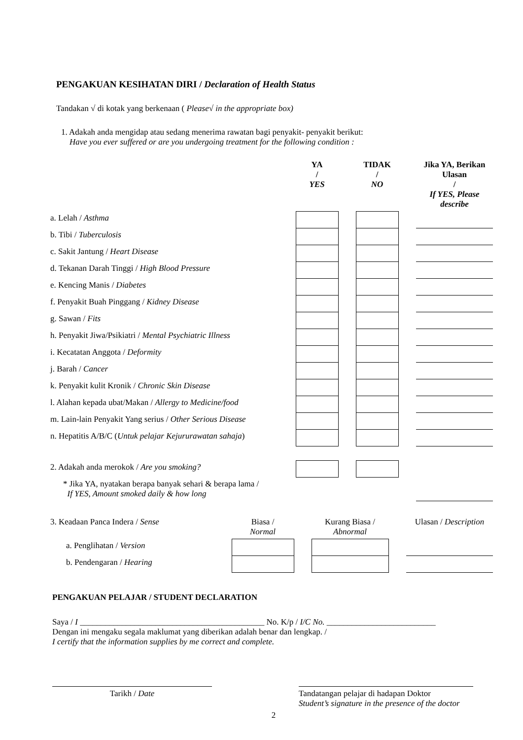PENGAKUAN KESIHATAN DIRI / Declaration of Health Status
Tandakan √ di kotak yang berkenaan ( Please√ in the appropriate box)
1. Adakah anda mengidap atau sedang menerima rawatan bagi penyakit- penyakit berikut:
Have you ever suffered or are you undergoing treatment for the following condition :
| | YA / YES | | TIDAK / NO | | Jika YA, Berikan Ulasan / If YES, Please describe |
| --- | --- | --- | --- | --- | --- |
| a. Lelah / Asthma | | | | | |
| b. Tibi / Tuberculosis | | | | | |
| c. Sakit Jantung / Heart Disease | | | | | |
| d. Tekanan Darah Tinggi / High Blood Pressure | | | | | |
| e. Kencing Manis / Diabetes | | | | | |
| f. Penyakit Buah Pinggang / Kidney Disease | | | | | |
| g. Sawan / Fits | | | | | |
| h. Penyakit Jiwa/Psikiatri / Mental Psychiatric Illness | | | | | |
| i. Kecatatan Anggota / Deformity | | | | | |
| j. Barah / Cancer | | | | | |
| k. Penyakit kulit Kronik / Chronic Skin Disease | | | | | |
| l. Alahan kepada ubat/Makan / Allergy to Medicine/food | | | | | |
| m. Lain-lain Penyakit Yang serius / Other Serious Disease | | | | | |
| n. Hepatitis A/B/C ( Untuk pelajar Kejururawatan sahaja ) | | | | | |
| 2. Adakah anda merokok / Are you smoking? | | | | | |
| * Jika YA, nyatakan berapa banyak sehari & berapa lama / If YES, Amount smoked daily & how long | | | | | |
| 3. Keadaan Panca Indera / Sense | Biasa / Normal | | Kurang Biasa / Abnormal | | Ulasan / Description |
| a. Penglihatan / Version | | | | | |
| b. Pendengaran / Hearing | | | | | |
PENGAKUAN PELAJAR / STUDENT DECLARATION
Saya / I ____________________________________________ No. K/p / I/C No. __________________________
Dengan ini mengaku segala maklumat yang diberikan adalah benar dan lengkap. /
I certify that the information supplies by me correct and complete.
Tarikh / Date Tandatangan pelajar di hadapan Doktor
Student’s signature in the presence of the doctor
2